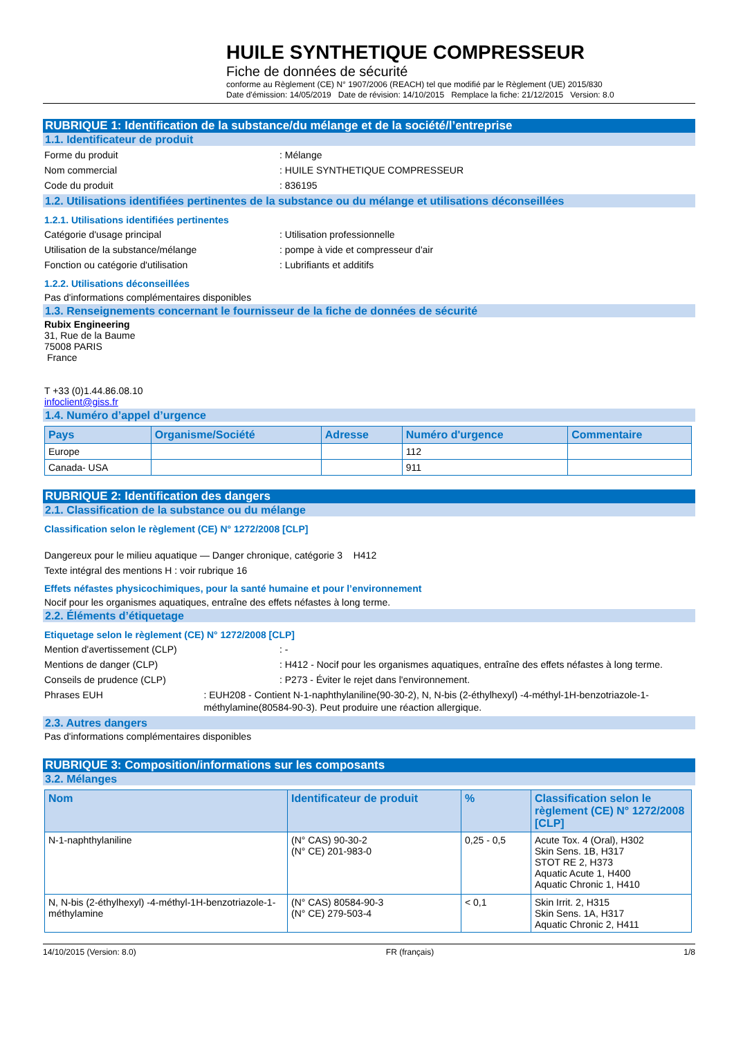HUILE SYNTHETIQUE COMPRESSEUR
Fiche de données de sécurité
conforme au Règlement (CE) N° 1907/2006 (REACH) tel que modifié par le Règlement (UE) 2015/830
Date d'émission: 14/05/2019 Date de révision: 14/10/2015 Remplace la fiche: 21/12/2015 Version: 8.0
RUBRIQUE 1: Identification de la substance/du mélange et de la société/l’entreprise
1.1. Identificateur de produit
Forme du produit: Mélange
Nom commercial: HUILE SYNTHETIQUE COMPRESSEUR
Code du produit: 836195
1.2. Utilisations identifiées pertinentes de la substance ou du mélange et utilisations déconseillées
1.2.1. Utilisations identifiées pertinentes
Catégorie d'usage principal: Utilisation professionnelle
Utilisation de la substance/mélange: pompe à vide et compresseur d'air
Fonction ou catégorie d'utilisation: Lubrifiants et additifs
1.2.2. Utilisations déconseillées
Pas d'informations complémentaires disponibles
1.3. Renseignements concernant le fournisseur de la fiche de données de sécurité
Rubix Engineering
31, Rue de la Baume
75008 PARIS
France
T +33 (0)1.44.86.08.10
infoclient@giss.fr
1.4. Numéro d’appel d’urgence
| Pays | Organisme/Société | Adresse | Numéro d'urgence | Commentaire |
| --- | --- | --- | --- | --- |
| Europe | | | 112 | |
| Canada- USA | | | 911 | |
RUBRIQUE 2: Identification des dangers
2.1. Classification de la substance ou du mélange
Classification selon le règlement (CE) N° 1272/2008 [CLP]
Dangereux pour le milieu aquatique — Danger chronique, catégorie 3 H412
Texte intégral des mentions H : voir rubrique 16
Effets néfastes physicochimiques, pour la santé humaine et pour l’environnement
Nocif pour les organismes aquatiques, entraîne des effets néfastes à long terme.
2.2. Éléments d’étiquetage
Etiquetage selon le règlement (CE) N° 1272/2008 [CLP]
Mention d'avertissement (CLP): -
Mentions de danger (CLP): H412 - Nocif pour les organismes aquatiques, entraîne des effets néfastes à long terme.
Conseils de prudence (CLP): P273 - Éviter le rejet dans l'environnement.
Phrases EUH: EUH208 - Contient N-1-naphthylaniline(90-30-2), N, N-bis (2-éthylhexyl) -4-méthyl-1H-benzotriazole-1-méthylamine(80584-90-3). Peut produire une réaction allergique.
2.3. Autres dangers
Pas d'informations complémentaires disponibles
RUBRIQUE 3: Composition/informations sur les composants
3.2. Mélanges
| Nom | Identificateur de produit | % | Classification selon le règlement (CE) N° 1272/2008 [CLP] |
| --- | --- | --- | --- |
| N-1-naphthylaniline | (N° CAS) 90-30-2 (N° CE) 201-983-0 | 0,25 - 0,5 | Acute Tox. 4 (Oral), H302 Skin Sens. 1B, H317 STOT RE 2, H373 Aquatic Acute 1, H400 Aquatic Chronic 1, H410 |
| N, N-bis (2-éthylhexyl) -4-méthyl-1H-benzotriazole-1-méthylamine | (N° CAS) 80584-90-3 (N° CE) 279-503-4 | < 0,1 | Skin Irrit. 2, H315 Skin Sens. 1A, H317 Aquatic Chronic 2, H411 |
14/10/2015 (Version: 8.0) FR (français) 1/8